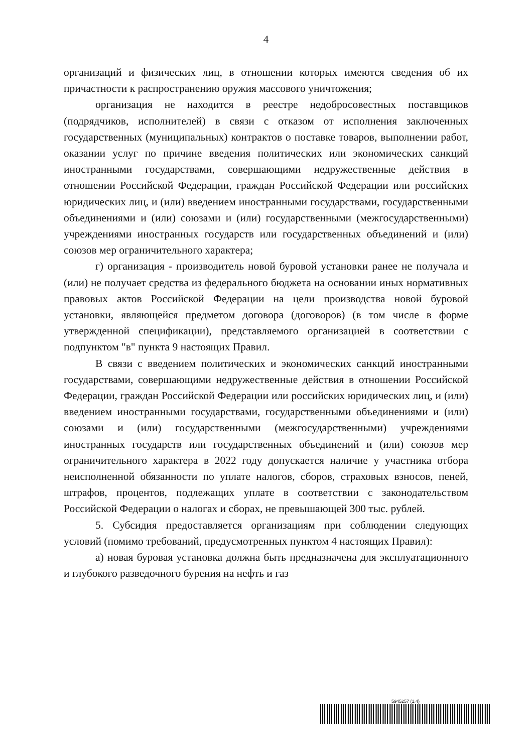4
организаций и физических лиц, в отношении которых имеются сведения об их причастности к распространению оружия массового уничтожения;
организация не находится в реестре недобросовестных поставщиков (подрядчиков, исполнителей) в связи с отказом от исполнения заключенных государственных (муниципальных) контрактов о поставке товаров, выполнении работ, оказании услуг по причине введения политических или экономических санкций иностранными государствами, совершающими недружественные действия в отношении Российской Федерации, граждан Российской Федерации или российских юридических лиц, и (или) введением иностранными государствами, государственными объединениями и (или) союзами и (или) государственными (межгосударственными) учреждениями иностранных государств или государственных объединений и (или) союзов мер ограничительного характера;
г) организация - производитель новой буровой установки ранее не получала и (или) не получает средства из федерального бюджета на основании иных нормативных правовых актов Российской Федерации на цели производства новой буровой установки, являющейся предметом договора (договоров) (в том числе в форме утвержденной спецификации), представляемого организацией в соответствии с подпунктом "в" пункта 9 настоящих Правил.
В связи с введением политических и экономических санкций иностранными государствами, совершающими недружественные действия в отношении Российской Федерации, граждан Российской Федерации или российских юридических лиц, и (или) введением иностранными государствами, государственными объединениями и (или) союзами и (или) государственными (межгосударственными) учреждениями иностранных государств или государственных объединений и (или) союзов мер ограничительного характера в 2022 году допускается наличие у участника отбора неисполненной обязанности по уплате налогов, сборов, страховых взносов, пеней, штрафов, процентов, подлежащих уплате в соответствии с законодательством Российской Федерации о налогах и сборах, не превышающей 300 тыс. рублей.
5. Субсидия предоставляется организациям при соблюдении следующих условий (помимо требований, предусмотренных пунктом 4 настоящих Правил):
а) новая буровая установка должна быть предназначена для эксплуатационного и глубокого разведочного бурения на нефть и газ
5945257 (1.4)